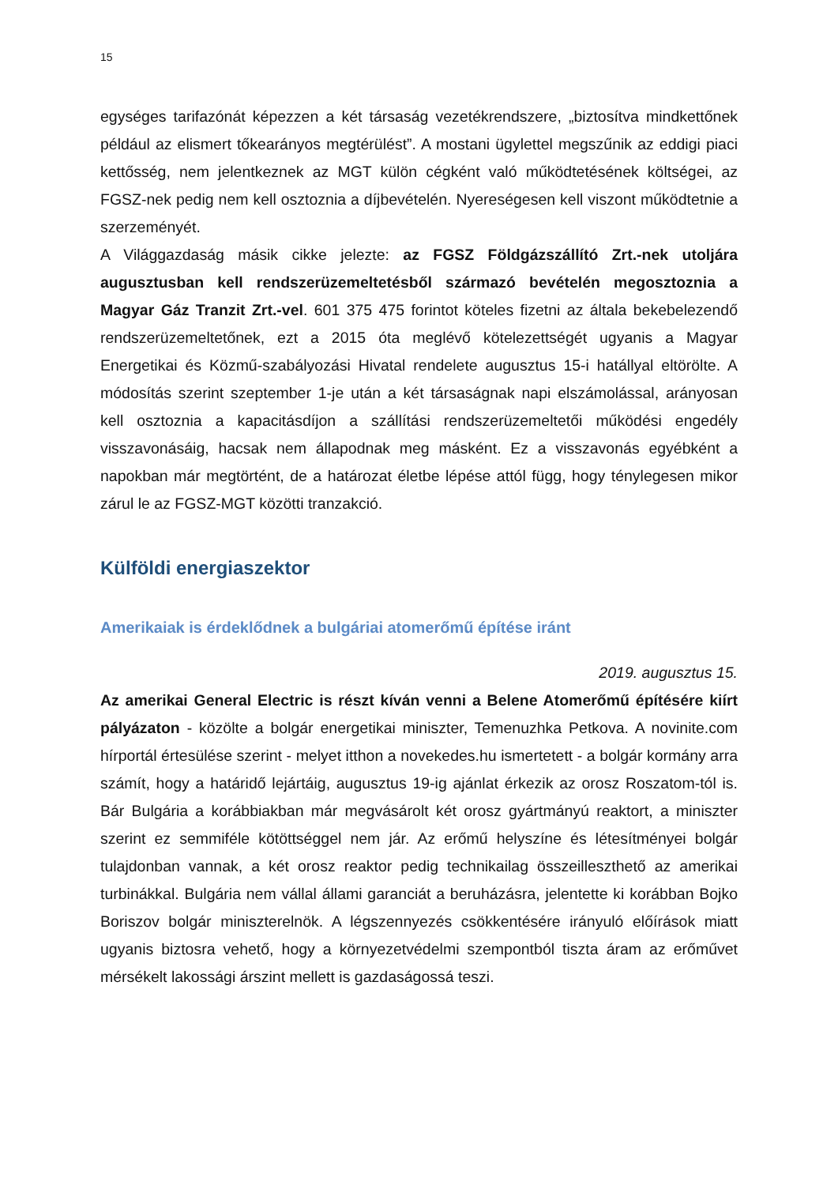15
egységes tarifazónát képezzen a két társaság vezetékrendszere, „biztosítva mindkettőnek például az elismert tőkearányos megtérülést”. A mostani ügylettel megszűnik az eddigi piaci kettősség, nem jelentkeznek az MGT külön cégként való működtetésének költségei, az FGSZ-nek pedig nem kell osztoznia a díjbevételén. Nyereségesen kell viszont működtetnie a szerzeményét.
A Világgazdaság másik cikke jelezte: az FGSZ Földgázszállító Zrt.-nek utoljára augusztusban kell rendszerüzemeltetésből származó bevételén megosztoznia a Magyar Gáz Tranzit Zrt.-vel. 601 375 475 forintot köteles fizetni az általa bekebelezendő rendszerüzemeltetőnek, ezt a 2015 óta meglévő kötelezettségét ugyanis a Magyar Energetikai és Közmű-szabályozási Hivatal rendelete augusztus 15-i hatállyal eltörölte. A módosítás szerint szeptember 1-je után a két társaságnak napi elszámolással, arányosan kell osztoznia a kapacitásdíjon a szállítási rendszerüzemeltetői működési engedély visszavonásáig, hacsak nem állapodnak meg másként. Ez a visszavonás egyébként a napokban már megtörtént, de a határozat életbe lépése attól függ, hogy ténylegesen mikor zárul le az FGSZ-MGT közötti tranzakció.
Külföldi energiaszektor
Amerikaiak is érdeklődnek a bulgáriai atomerőmű építése iránt
2019. augusztus 15.
Az amerikai General Electric is részt kíván venni a Belene Atomerőmű építésére kiírt pályázaton - közölte a bolgár energetikai miniszter, Temenuzhka Petkova. A novinite.com hírportál értesülése szerint - melyet itthon a novekedes.hu ismertetett - a bolgár kormány arra számít, hogy a határidő lejártáig, augusztus 19-ig ajánlat érkezik az orosz Roszatom-tól is. Bár Bulgária a korábbiakban már megvásárolt két orosz gyártmányú reaktort, a miniszter szerint ez semmiféle kötöttséggel nem jár. Az erőmű helyszíne és létesítményei bolgár tulajdonban vannak, a két orosz reaktor pedig technikailag összeilleszthető az amerikai turbinákkal. Bulgária nem vállal állami garanciát a beruházásra, jelentette ki korábban Bojko Boriszov bolgár miniszterelnök. A légszennyezés csökkentésére irányuló előírások miatt ugyanis biztosra vehető, hogy a környezetvédelmi szempontból tiszta áram az erőművet mérsékelt lakossági árszint mellett is gazdaságossá teszi.